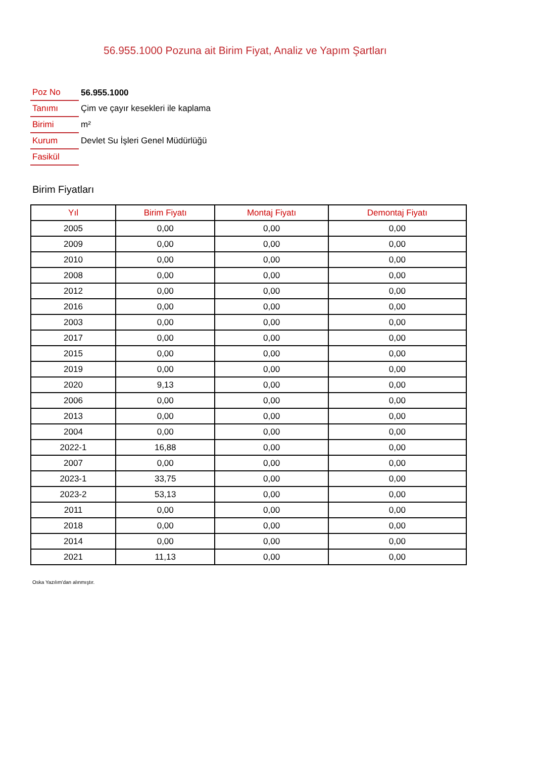56.955.1000 Pozuna ait Birim Fiyat, Analiz ve Yapım Şartları
| Poz No | 56.955.1000 |
| Tanımı | Çim ve çayır kesekleri ile kaplama |
| Birimi | m² |
| Kurum | Devlet Su İşleri Genel Müdürlüğü |
| Fasikül | |
Birim Fiyatları
| Yıl | Birim Fiyatı | Montaj Fiyatı | Demontaj Fiyatı |
| --- | --- | --- | --- |
| 2005 | 0,00 | 0,00 | 0,00 |
| 2009 | 0,00 | 0,00 | 0,00 |
| 2010 | 0,00 | 0,00 | 0,00 |
| 2008 | 0,00 | 0,00 | 0,00 |
| 2012 | 0,00 | 0,00 | 0,00 |
| 2016 | 0,00 | 0,00 | 0,00 |
| 2003 | 0,00 | 0,00 | 0,00 |
| 2017 | 0,00 | 0,00 | 0,00 |
| 2015 | 0,00 | 0,00 | 0,00 |
| 2019 | 0,00 | 0,00 | 0,00 |
| 2020 | 9,13 | 0,00 | 0,00 |
| 2006 | 0,00 | 0,00 | 0,00 |
| 2013 | 0,00 | 0,00 | 0,00 |
| 2004 | 0,00 | 0,00 | 0,00 |
| 2022-1 | 16,88 | 0,00 | 0,00 |
| 2007 | 0,00 | 0,00 | 0,00 |
| 2023-1 | 33,75 | 0,00 | 0,00 |
| 2023-2 | 53,13 | 0,00 | 0,00 |
| 2011 | 0,00 | 0,00 | 0,00 |
| 2018 | 0,00 | 0,00 | 0,00 |
| 2014 | 0,00 | 0,00 | 0,00 |
| 2021 | 11,13 | 0,00 | 0,00 |
Oska Yazılım'dan alınmıştır.